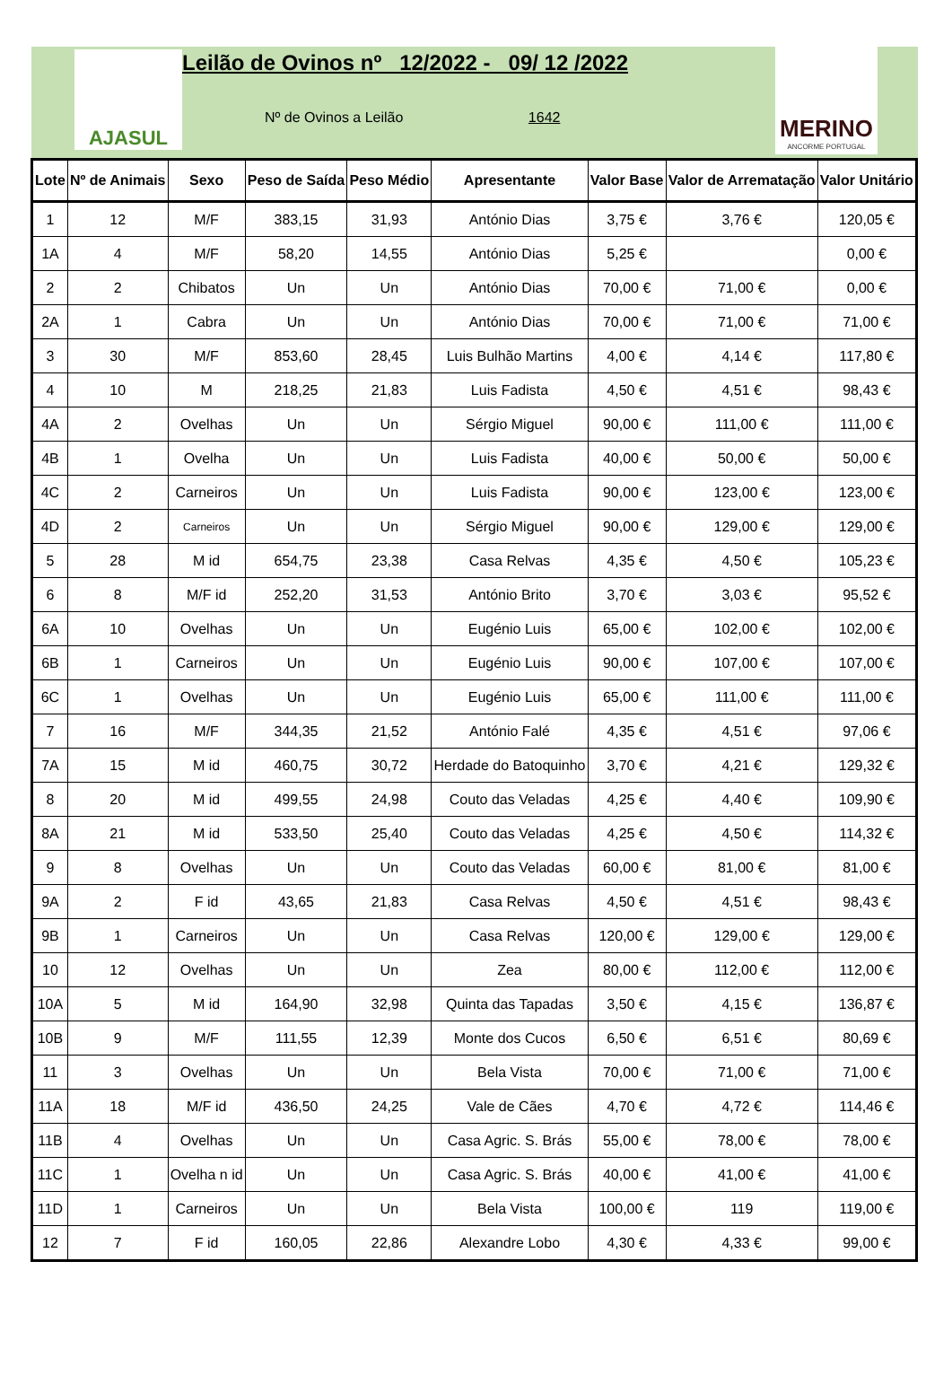AJASUL
Leilão de Ovinos nº 12/2022 - 09/ 12 /2022
Nº de Ovinos a Leilão 1642
MERINO
ANCORME PORTUGAL
| Lote | Nº de Animais | Sexo | Peso de Saída | Peso Médio | Apresentante | Valor Base | Valor de Arrematação | Valor Unitário |
| --- | --- | --- | --- | --- | --- | --- | --- | --- |
| 1 | 12 | M/F | 383,15 | 31,93 | António Dias | 3,75 € | 3,76 € | 120,05 € |
| 1A | 4 | M/F | 58,20 | 14,55 | António Dias | 5,25 € | | 0,00 € |
| 2 | 2 | Chibatos | Un | Un | António Dias | 70,00 € | 71,00 € | 0,00 € |
| 2A | 1 | Cabra | Un | Un | António Dias | 70,00 € | 71,00 € | 71,00 € |
| 3 | 30 | M/F | 853,60 | 28,45 | Luis Bulhão Martins | 4,00 € | 4,14 € | 117,80 € |
| 4 | 10 | M | 218,25 | 21,83 | Luis Fadista | 4,50 € | 4,51 € | 98,43 € |
| 4A | 2 | Ovelhas | Un | Un | Sérgio Miguel | 90,00 € | 111,00 € | 111,00 € |
| 4B | 1 | Ovelha | Un | Un | Luis Fadista | 40,00 € | 50,00 € | 50,00 € |
| 4C | 2 | Carneiros | Un | Un | Luis Fadista | 90,00 € | 123,00 € | 123,00 € |
| 4D | 2 | Carneiros | Un | Un | Sérgio Miguel | 90,00 € | 129,00 € | 129,00 € |
| 5 | 28 | M id | 654,75 | 23,38 | Casa Relvas | 4,35 € | 4,50 € | 105,23 € |
| 6 | 8 | M/F id | 252,20 | 31,53 | António Brito | 3,70 € | 3,03 € | 95,52 € |
| 6A | 10 | Ovelhas | Un | Un | Eugénio Luis | 65,00 € | 102,00 € | 102,00 € |
| 6B | 1 | Carneiros | Un | Un | Eugénio Luis | 90,00 € | 107,00 € | 107,00 € |
| 6C | 1 | Ovelhas | Un | Un | Eugénio Luis | 65,00 € | 111,00 € | 111,00 € |
| 7 | 16 | M/F | 344,35 | 21,52 | António Falé | 4,35 € | 4,51 € | 97,06 € |
| 7A | 15 | M id | 460,75 | 30,72 | Herdade do Batoquinho | 3,70 € | 4,21 € | 129,32 € |
| 8 | 20 | M id | 499,55 | 24,98 | Couto das Veladas | 4,25 € | 4,40 € | 109,90 € |
| 8A | 21 | M id | 533,50 | 25,40 | Couto das Veladas | 4,25 € | 4,50 € | 114,32 € |
| 9 | 8 | Ovelhas | Un | Un | Couto das Veladas | 60,00 € | 81,00 € | 81,00 € |
| 9A | 2 | F id | 43,65 | 21,83 | Casa Relvas | 4,50 € | 4,51 € | 98,43 € |
| 9B | 1 | Carneiros | Un | Un | Casa Relvas | 120,00 € | 129,00 € | 129,00 € |
| 10 | 12 | Ovelhas | Un | Un | Zea | 80,00 € | 112,00 € | 112,00 € |
| 10A | 5 | M id | 164,90 | 32,98 | Quinta das Tapadas | 3,50 € | 4,15 € | 136,87 € |
| 10B | 9 | M/F | 111,55 | 12,39 | Monte dos Cucos | 6,50 € | 6,51 € | 80,69 € |
| 11 | 3 | Ovelhas | Un | Un | Bela Vista | 70,00 € | 71,00 € | 71,00 € |
| 11A | 18 | M/F id | 436,50 | 24,25 | Vale de Cães | 4,70 € | 4,72 € | 114,46 € |
| 11B | 4 | Ovelhas | Un | Un | Casa Agric. S. Brás | 55,00 € | 78,00 € | 78,00 € |
| 11C | 1 | Ovelha n id | Un | Un | Casa Agric. S. Brás | 40,00 € | 41,00 € | 41,00 € |
| 11D | 1 | Carneiros | Un | Un | Bela Vista | 100,00 € | 119 | 119,00 € |
| 12 | 7 | F id | 160,05 | 22,86 | Alexandre Lobo | 4,30 € | 4,33 € | 99,00 € |